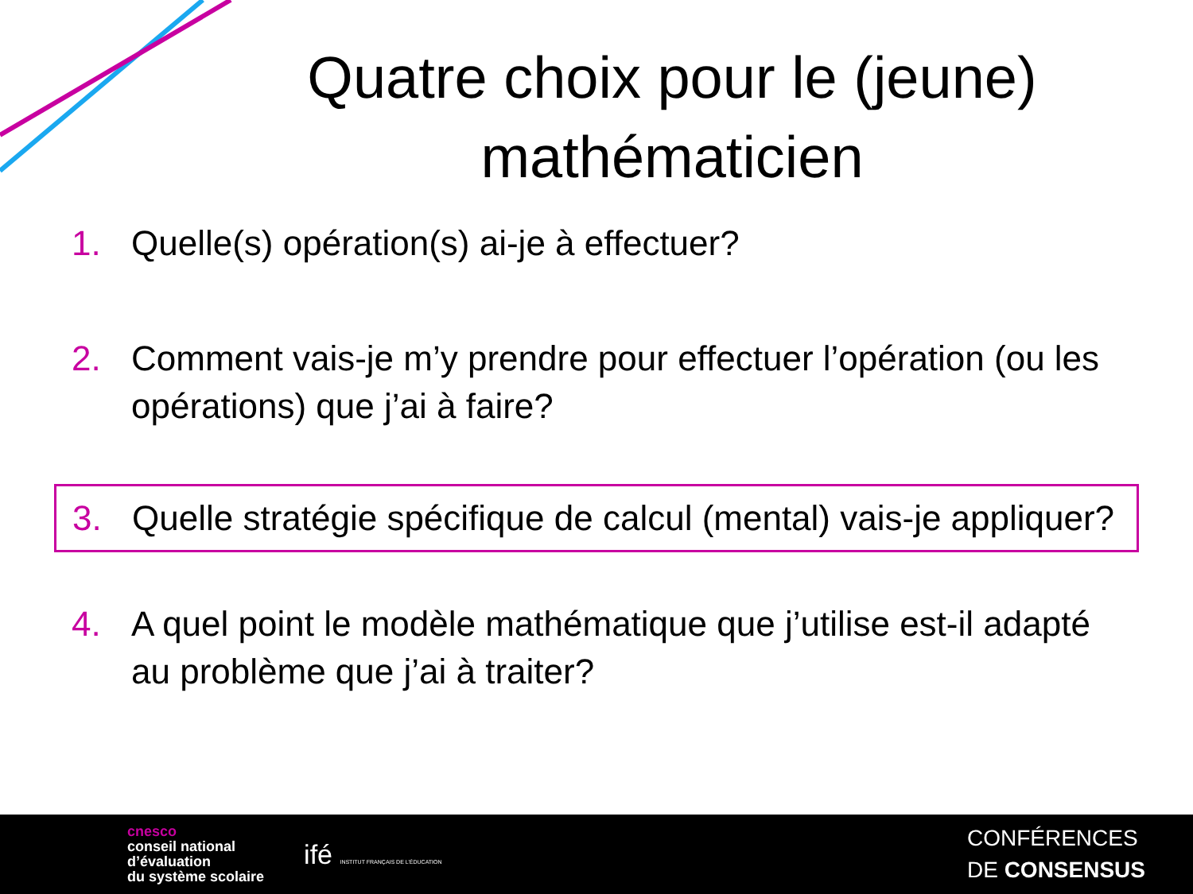Quatre choix pour le (jeune) mathématicien
1. Quelle(s) opération(s) ai-je à effectuer?
2. Comment vais-je m’y prendre pour effectuer l’opération (ou les opérations) que j’ai à faire?
3. Quelle stratégie spécifique de calcul (mental) vais-je appliquer?
4. A quel point le modèle mathématique que j’utilise est-il adapté au problème que j’ai à traiter?
cnesco
conseil national
d’évaluation
du système scolaire
ifé INSTITUT FRANÇAIS DE L’ÉDUCATION
CONFÉRENCES
DE CONSENSUS